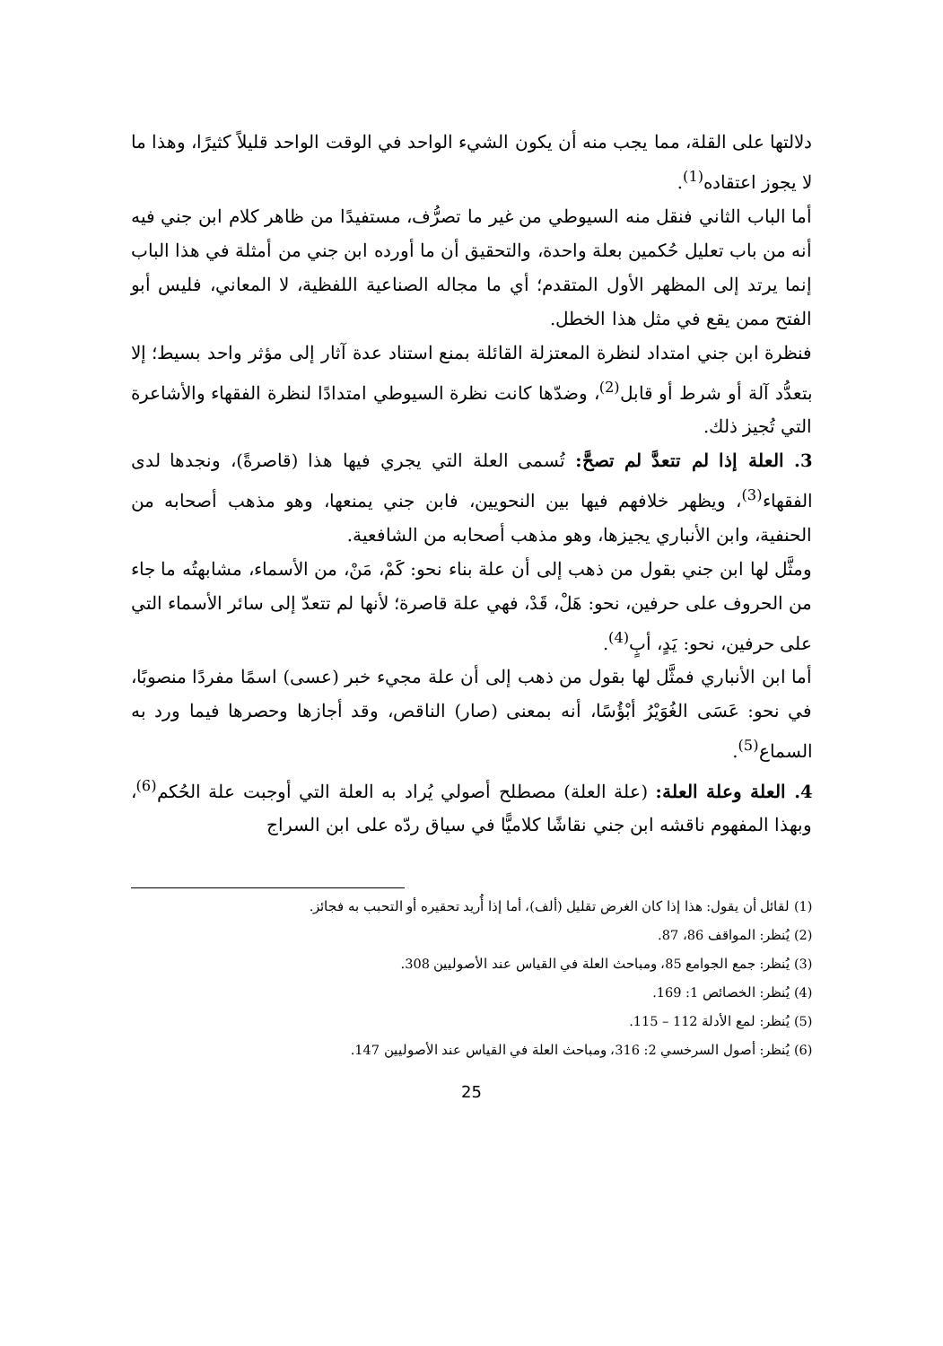دلالتها على القلة، مما يجب منه أن يكون الشيء الواحد في الوقت الواحد قليلاً كثيرًا، وهذا ما لا يجوز اعتقاده<sup>(1)</sup>.
أما الباب الثاني فنقل منه السيوطي من غير ما تصرُّف، مستفيدًا من ظاهر كلام ابن جني فيه أنه من باب تعليل حُكمين بعلة واحدة، والتحقيق أن ما أورده ابن جني من أمثلة في هذا الباب إنما يرتد إلى المظهر الأول المتقدم؛ أي ما مجاله الصناعية اللفظية، لا المعاني، فليس أبو الفتح ممن يقع في مثل هذا الخطل.
فنظرة ابن جني امتداد لنظرة المعتزلة القائلة بمنع استناد عدة آثار إلى مؤثر واحد بسيط؛ إلا بتعدُّد آلة أو شرط أو قابل<sup>(2)</sup>، وضدّها كانت نظرة السيوطي امتدادًا لنظرة الفقهاء والأشاعرة التي تُجيز ذلك.
3. العلة إذا لم تتعدَّ لم تصحَّ: تُسمى العلة التي يجري فيها هذا (قاصرةً)، ونجدها لدى الفقهاء<sup>(3)</sup>، ويظهر خلافهم فيها بين النحويين، فابن جني يمنعها، وهو مذهب أصحابه من الحنفية، وابن الأنباري يجيزها، وهو مذهب أصحابه من الشافعية.
ومثَّل لها ابن جني بقول من ذهب إلى أن علة بناء نحو: كَمْ، مَنْ، من الأسماء، مشابهتُه ما جاء من الحروف على حرفين، نحو: هَلْ، قَدْ، فهي علة قاصرة؛ لأنها لم تتعدّ إلى سائر الأسماء التي على حرفين، نحو: يَدٍ، أبٍ<sup>(4)</sup>.
أما ابن الأنباري فمثَّل لها بقول من ذهب إلى أن علة مجيء خبر (عسى) اسمًا مفردًا منصوبًا، في نحو: عَسَى الغُوَيْرُ أبْؤُسًا، أنه بمعنى (صار) الناقص، وقد أجازها وحصرها فيما ورد به السماع<sup>(5)</sup>.
4. العلة وعلة العلة: (علة العلة) مصطلح أصولي يُراد به العلة التي أوجبت علة الحُكم<sup>(6)</sup>، وبهذا المفهوم ناقشه ابن جني نقاشًا كلاميًّا في سياق ردّه على ابن السراج
(1) لقائل أن يقول: هذا إذا كان الغرض تقليل (ألف)، أما إذا أُريد تحقيره أو التحبب به فجائز.
(2) يُنظر: المواقف 86، 87.
(3) يُنظر: جمع الجوامع 85، ومباحث العلة في القياس عند الأصوليين 308.
(4) يُنظر: الخصائص 1: 169.
(5) يُنظر: لمع الأدلة 112 – 115.
(6) يُنظر: أصول السرخسي 2: 316، ومباحث العلة في القياس عند الأصوليين 147.
25